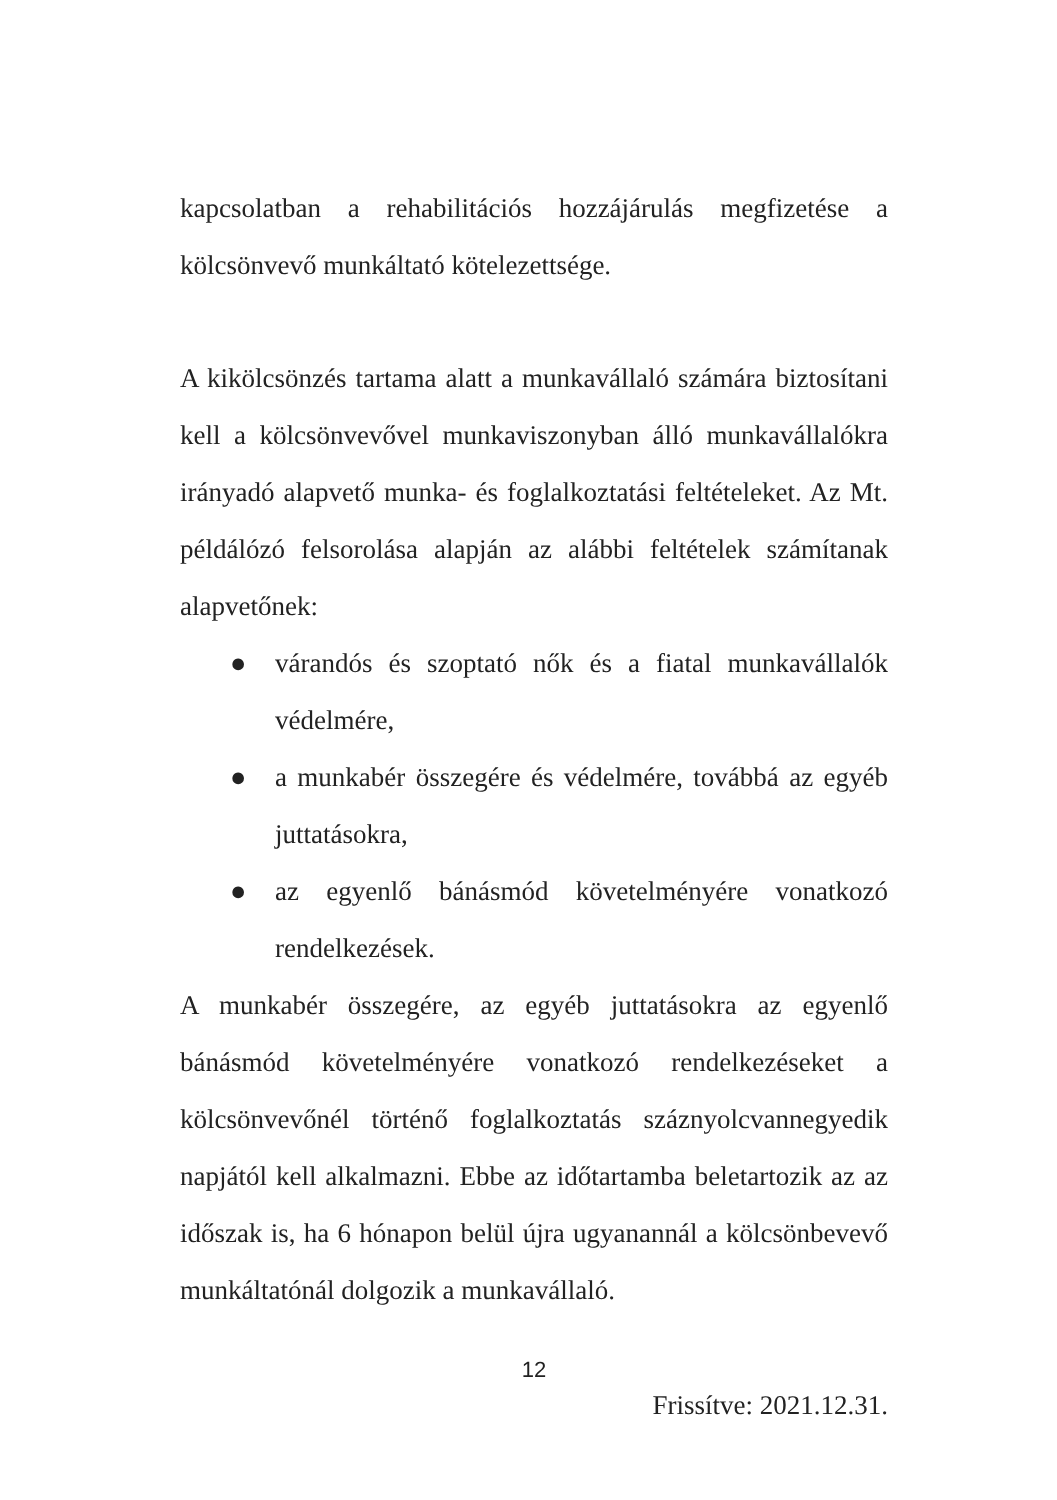kapcsolatban a rehabilitációs hozzájárulás megfizetése a kölcsönvevő munkáltató kötelezettsége.
A kikölcsönzés tartama alatt a munkavállaló számára biztosítani kell a kölcsönvevővel munkaviszonyban álló munkavállalókra irányadó alapvető munka- és foglalkoztatási feltételeket. Az Mt. példálózó felsorolása alapján az alábbi feltételek számítanak alapvetőnek:
● várandós és szoptató nők és a fiatal munkavállalók védelmére,
● a munkabér összegére és védelmére, továbbá az egyéb juttatásokra,
● az egyenlő bánásmód követelményére vonatkozó rendelkezések.
A munkabér összegére, az egyéb juttatásokra az egyenlő bánásmód követelményére vonatkozó rendelkezéseket a kölcsönvevőnél történő foglalkoztatás száznyolcvannegyedik napjától kell alkalmazni. Ebbe az időtartamba beletartozik az az időszak is, ha 6 hónapon belül újra ugyanannál a kölcsönbevevő munkáltatónál dolgozik a munkavállaló.
12
Frissítve: 2021.12.31.